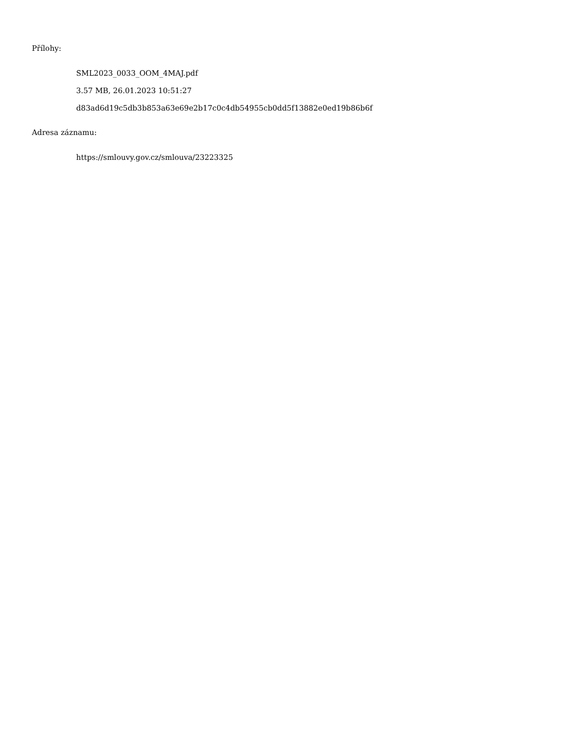Přílohy:
SML2023_0033_OOM_4MAJ.pdf
3.57 MB, 26.01.2023 10:51:27
d83ad6d19c5db3b853a63e69e2b17c0c4db54955cb0dd5f13882e0ed19b86b6f
Adresa záznamu:
https://smlouvy.gov.cz/smlouva/23223325